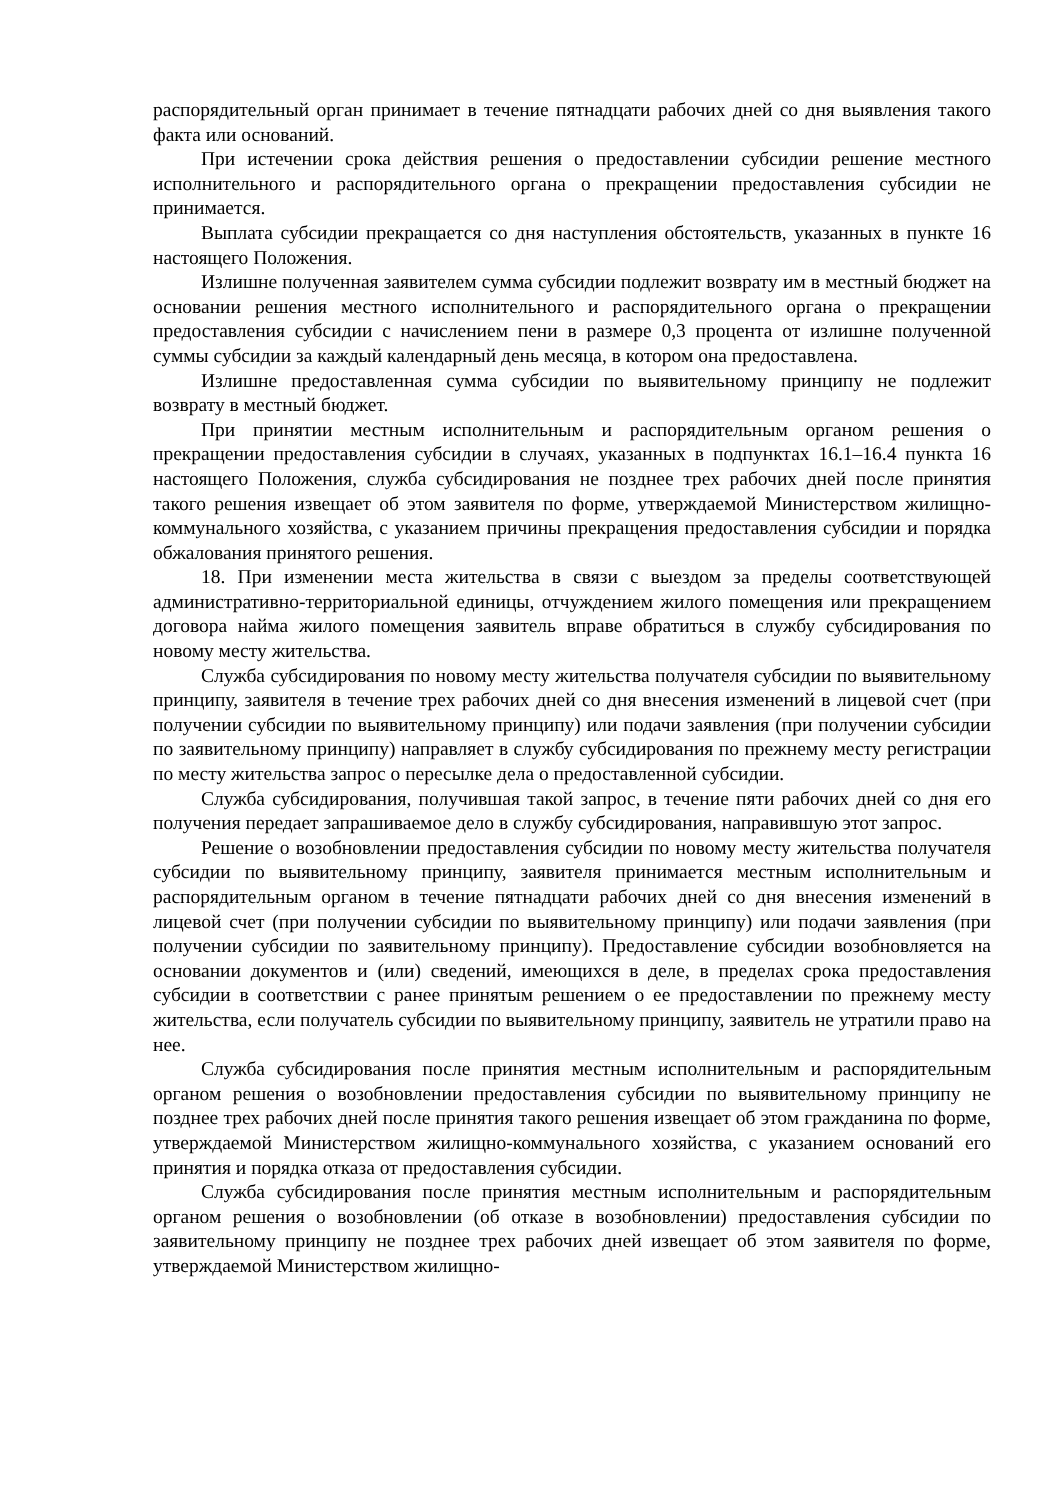распорядительный орган принимает в течение пятнадцати рабочих дней со дня выявления такого факта или оснований.
При истечении срока действия решения о предоставлении субсидии решение местного исполнительного и распорядительного органа о прекращении предоставления субсидии не принимается.
Выплата субсидии прекращается со дня наступления обстоятельств, указанных в пункте 16 настоящего Положения.
Излишне полученная заявителем сумма субсидии подлежит возврату им в местный бюджет на основании решения местного исполнительного и распорядительного органа о прекращении предоставления субсидии с начислением пени в размере 0,3 процента от излишне полученной суммы субсидии за каждый календарный день месяца, в котором она предоставлена.
Излишне предоставленная сумма субсидии по выявительному принципу не подлежит возврату в местный бюджет.
При принятии местным исполнительным и распорядительным органом решения о прекращении предоставления субсидии в случаях, указанных в подпунктах 16.1–16.4 пункта 16 настоящего Положения, служба субсидирования не позднее трех рабочих дней после принятия такого решения извещает об этом заявителя по форме, утверждаемой Министерством жилищно-коммунального хозяйства, с указанием причины прекращения предоставления субсидии и порядка обжалования принятого решения.
18. При изменении места жительства в связи с выездом за пределы соответствующей административно-территориальной единицы, отчуждением жилого помещения или прекращением договора найма жилого помещения заявитель вправе обратиться в службу субсидирования по новому месту жительства.
Служба субсидирования по новому месту жительства получателя субсидии по выявительному принципу, заявителя в течение трех рабочих дней со дня внесения изменений в лицевой счет (при получении субсидии по выявительному принципу) или подачи заявления (при получении субсидии по заявительному принципу) направляет в службу субсидирования по прежнему месту регистрации по месту жительства запрос о пересылке дела о предоставленной субсидии.
Служба субсидирования, получившая такой запрос, в течение пяти рабочих дней со дня его получения передает запрашиваемое дело в службу субсидирования, направившую этот запрос.
Решение о возобновлении предоставления субсидии по новому месту жительства получателя субсидии по выявительному принципу, заявителя принимается местным исполнительным и распорядительным органом в течение пятнадцати рабочих дней со дня внесения изменений в лицевой счет (при получении субсидии по выявительному принципу) или подачи заявления (при получении субсидии по заявительному принципу). Предоставление субсидии возобновляется на основании документов и (или) сведений, имеющихся в деле, в пределах срока предоставления субсидии в соответствии с ранее принятым решением о ее предоставлении по прежнему месту жительства, если получатель субсидии по выявительному принципу, заявитель не утратили право на нее.
Служба субсидирования после принятия местным исполнительным и распорядительным органом решения о возобновлении предоставления субсидии по выявительному принципу не позднее трех рабочих дней после принятия такого решения извещает об этом гражданина по форме, утверждаемой Министерством жилищно-коммунального хозяйства, с указанием оснований его принятия и порядка отказа от предоставления субсидии.
Служба субсидирования после принятия местным исполнительным и распорядительным органом решения о возобновлении (об отказе в возобновлении) предоставления субсидии по заявительному принципу не позднее трех рабочих дней извещает об этом заявителя по форме, утверждаемой Министерством жилищно-